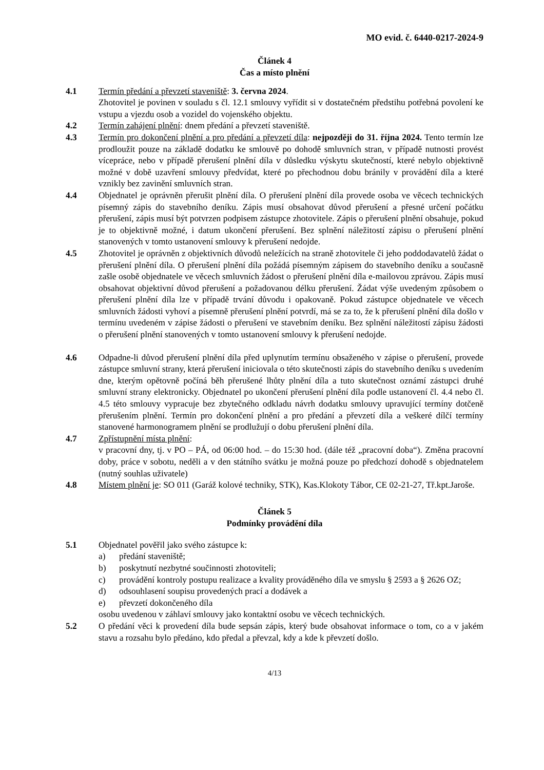MO evid. č. 6440-0217-2024-9
Článek 4
Čas a místo plnění
4.1 Termín předání a převzetí staveniště: 3. června 2024.
Zhotovitel je povinen v souladu s čl. 12.1 smlouvy vyřídit si v dostatečném předstihu potřebná povolení ke vstupu a vjezdu osob a vozidel do vojenského objektu.
4.2 Termín zahájení plnění: dnem předání a převzetí staveniště.
4.3 Termín pro dokončení plnění a pro předání a převzetí díla: nejpozději do 31. října 2024. Tento termín lze prodloužit pouze na základě dodatku ke smlouvě po dohodě smluvních stran, v případě nutnosti provést vícepráce, nebo v případě přerušení plnění díla v důsledku výskytu skutečností, které nebylo objektivně možné v době uzavření smlouvy předvídat, které po přechodnou dobu bránily v provádění díla a které vznikly bez zavinění smluvních stran.
4.4 Objednatel je oprávněn přerušit plnění díla. O přerušení plnění díla provede osoba ve věcech technických písemný zápis do stavebního deníku. Zápis musí obsahovat důvod přerušení a přesné určení počátku přerušení, zápis musí být potvrzen podpisem zástupce zhotovitele. Zápis o přerušení plnění obsahuje, pokud je to objektivně možné, i datum ukončení přerušení. Bez splnění náležitostí zápisu o přerušení plnění stanovených v tomto ustanovení smlouvy k přerušení nedojde.
4.5 Zhotovitel je oprávněn z objektivních důvodů neležících na straně zhotovitele či jeho poddodavatelů žádat o přerušení plnění díla. O přerušení plnění díla požádá písemným zápisem do stavebního deníku a současně zašle osobě objednatele ve věcech smluvních žádost o přerušení plnění díla e-mailovou zprávou. Zápis musí obsahovat objektivní důvod přerušení a požadovanou délku přerušení. Žádat výše uvedeným způsobem o přerušení plnění díla lze v případě trvání důvodu i opakovaně. Pokud zástupce objednatele ve věcech smluvních žádosti vyhoví a písemně přerušení plnění potvrdí, má se za to, že k přerušení plnění díla došlo v termínu uvedeném v zápise žádosti o přerušení ve stavebním deníku. Bez splnění náležitostí zápisu žádosti o přerušení plnění stanovených v tomto ustanovení smlouvy k přerušení nedojde.
4.6 Odpadne-li důvod přerušení plnění díla před uplynutím termínu obsaženého v zápise o přerušení, provede zástupce smluvní strany, která přerušení iniciovala o této skutečnosti zápis do stavebního deníku s uvedením dne, kterým opětovně počíná běh přerušené lhůty plnění díla a tuto skutečnost oznámí zástupci druhé smluvní strany elektronicky. Objednatel po ukončení přerušení plnění díla podle ustanovení čl. 4.4 nebo čl. 4.5 této smlouvy vypracuje bez zbytečného odkladu návrh dodatku smlouvy upravující termíny dotčeně přerušením plnění. Termín pro dokončení plnění a pro předání a převzetí díla a veškeré dílčí termíny stanovené harmonogramem plnění se prodlužují o dobu přerušení plnění díla.
4.7 Zpřístupnění místa plnění:
v pracovní dny, tj. v PO – PÁ, od 06:00 hod. – do 15:30 hod. (dále též „pracovní doba“). Změna pracovní doby, práce v sobotu, neděli a v den státního svátku je možná pouze po předchozí dohodě s objednatelem (nutný souhlas uživatele)
4.8 Místem plnění je: SO 011 (Garáž kolové techniky, STK), Kas.Klokoty Tábor, CE 02-21-27, Tř.kpt.Jaroše.
Článek 5
Podmínky provádění díla
5.1 Objednatel pověřil jako svého zástupce k:
a) předání staveniště;
b) poskytnutí nezbytné součinnosti zhotoviteli;
c) provádění kontroly postupu realizace a kvality prováděného díla ve smyslu § 2593 a § 2626 OZ;
d) odsouhlasení soupisu provedených prací a dodávek a
e) převzetí dokončeného díla
osobu uvedenou v záhlaví smlouvy jako kontaktní osobu ve věcech technických.
5.2 O předání věci k provedení díla bude sepsán zápis, který bude obsahovat informace o tom, co a v jakém stavu a rozsahu bylo předáno, kdo předal a převzal, kdy a kde k převzetí došlo.
4/13